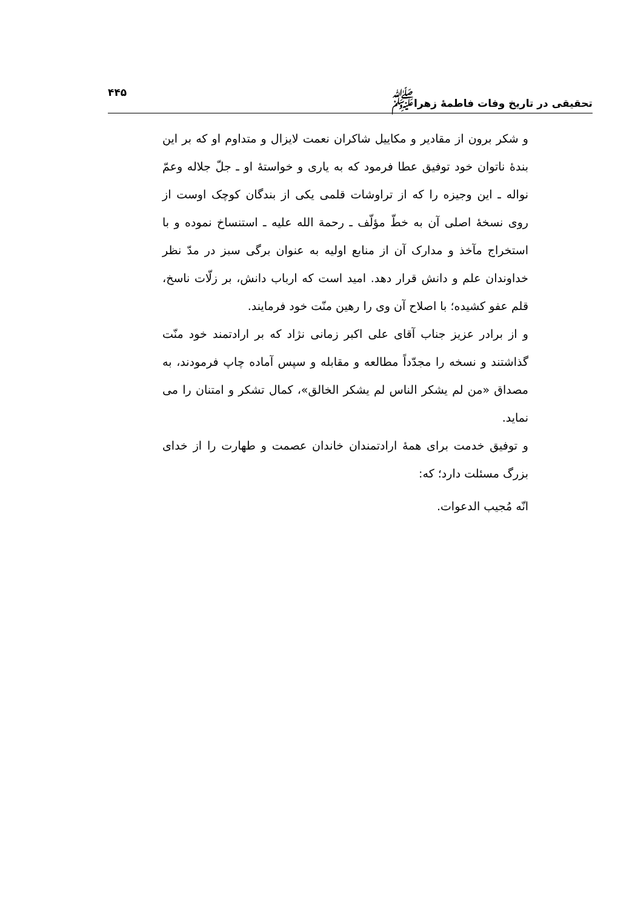تحقیقی در تاریخ وفات فاطمهٔ زهرا<sup>ﷺ</sup> ۴۴۵
و شکر برون از مقادیر و مکاییل شاکران نعمت لایزال و متداوم او که بر این بندهٔ ناتوان خود توفیق عطا فرمود که به یاری و خواستهٔ او ـ جلّ جلاله وعمّ نواله ـ این وجیزه را که از تراوشات قلمی یکی از بندگان کوچک اوست از روی نسخهٔ اصلی آن به خطّ مؤلّف ـ رحمة الله علیه ـ استنساخ نموده و با استخراج مآخذ و مدارک آن از منابع اولیه به عنوان برگی سبز در مدّ نظر خداوندان علم و دانش قرار دهد. امید است که ارباب دانش، بر زلّات ناسخ، قلم عفو کشیده؛ با اصلاح آن وی را رهین منّت خود فرمایند.
و از برادر عزیز جناب آقای علی اکبر زمانی نژاد که بر ارادتمند خود منّت گذاشتند و نسخه را مجدّداً مطالعه و مقابله و سپس آماده چاپ فرمودند، به مصداق «من لم یشکر الناس لم یشکر الخالق»، کمال تشکر و امتنان را می نماید.
و توفیق خدمت برای همهٔ ارادتمندان خاندان عصمت و طهارت را از خدای بزرگ مسئلت دارد؛ که:
انّه مُجیب الدعوات.